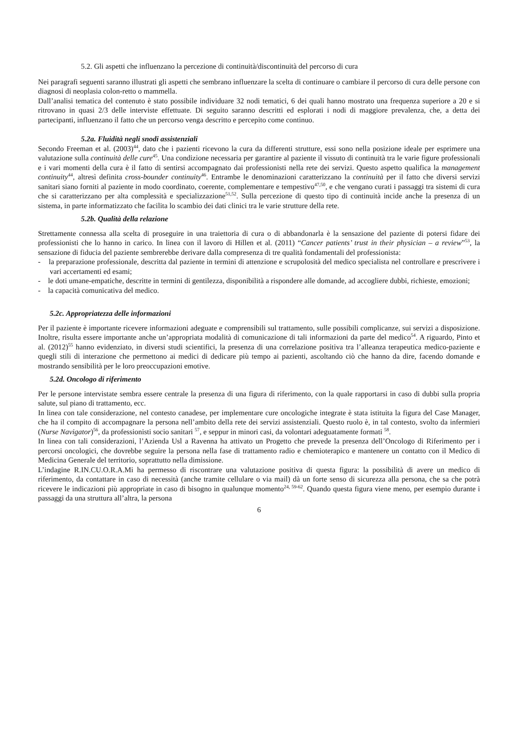5.2. Gli aspetti che influenzano la percezione di continuità/discontinuità del percorso di cura
Nei paragrafi seguenti saranno illustrati gli aspetti che sembrano influenzare la scelta di continuare o cambiare il percorso di cura delle persone con diagnosi di neoplasia colon-retto o mammella.
Dall’analisi tematica del contenuto è stato possibile individuare 32 nodi tematici, 6 dei quali hanno mostrato una frequenza superiore a 20 e si ritrovano in quasi 2/3 delle interviste effettuate. Di seguito saranno descritti ed esplorati i nodi di maggiore prevalenza, che, a detta dei partecipanti, influenzano il fatto che un percorso venga descritto e percepito come continuo.
5.2a. Fluidità negli snodi assistenziali
Secondo Freeman et al. (2003)<sup>44</sup>, dato che i pazienti ricevono la cura da differenti strutture, essi sono nella posizione ideale per esprimere una valutazione sulla continuità delle cure<sup>45</sup>. Una condizione necessaria per garantire al paziente il vissuto di continuità tra le varie figure professionali e i vari momenti della cura è il fatto di sentirsi accompagnato dai professionisti nella rete dei servizi. Questo aspetto qualifica la management continuity<sup>44</sup>, altresì definita cross-bounder continuity<sup>46</sup>. Entrambe le denominazioni caratterizzano la continuità per il fatto che diversi servizi sanitari siano forniti al paziente in modo coordinato, coerente, complementare e tempestivo<sup>47,50</sup>, e che vengano curati i passaggi tra sistemi di cura che si caratterizzano per alta complessità e specializzazione<sup>51,52</sup>. Sulla percezione di questo tipo di continuità incide anche la presenza di un sistema, in parte informatizzato che facilita lo scambio dei dati clinici tra le varie strutture della rete.
5.2b. Qualità della relazione
Strettamente connessa alla scelta di proseguire in una traiettoria di cura o di abbandonarla è la sensazione del paziente di potersi fidare dei professionisti che lo hanno in carico. In linea con il lavoro di Hillen et al. (2011) “Cancer patients’ trust in their physician – a review”<sup>53</sup>, la sensazione di fiducia del paziente sembrerebbe derivare dalla compresenza di tre qualità fondamentali del professionista:
- la preparazione professionale, descritta dal paziente in termini di attenzione e scrupolosità del medico specialista nel controllare e prescrivere i vari accertamenti ed esami;
- le doti umane-empatiche, descritte in termini di gentilezza, disponibilità a rispondere alle domande, ad accogliere dubbi, richieste, emozioni;
- la capacità comunicativa del medico.
5.2c. Appropriatezza delle informazioni
Per il paziente è importante ricevere informazioni adeguate e comprensibili sul trattamento, sulle possibili complicanze, sui servizi a disposizione. Inoltre, risulta essere importante anche un’appropriata modalità di comunicazione di tali informazioni da parte del medico<sup>54</sup>. A riguardo, Pinto et al. (2012)<sup>55</sup> hanno evidenziato, in diversi studi scientifici, la presenza di una correlazione positiva tra l’alleanza terapeutica medico-paziente e quegli stili di interazione che permettono ai medici di dedicare più tempo ai pazienti, ascoltando ciò che hanno da dire, facendo domande e mostrando sensibilità per le loro preoccupazioni emotive.
5.2d. Oncologo di riferimento
Per le persone intervistate sembra essere centrale la presenza di una figura di riferimento, con la quale rapportarsi in caso di dubbi sulla propria salute, sul piano di trattamento, ecc.
In linea con tale considerazione, nel contesto canadese, per implementare cure oncologiche integrate è stata istituita la figura del Case Manager, che ha il compito di accompagnare la persona nell’ambito della rete dei servizi assistenziali. Questo ruolo è, in tal contesto, svolto da infermieri (Nurse Navigator)<sup>56</sup>, da professionisti socio sanitari <sup>57</sup>, e seppur in minori casi, da volontari adeguatamente formati <sup>58</sup>.
In linea con tali considerazioni, l’Azienda Usl a Ravenna ha attivato un Progetto che prevede la presenza dell’Oncologo di Riferimento per i percorsi oncologici, che dovrebbe seguire la persona nella fase di trattamento radio e chemioterapico e mantenere un contatto con il Medico di Medicina Generale del territorio, soprattutto nella dimissione.
L’indagine R.IN.CU.O.R.A.Mi ha permesso di riscontrare una valutazione positiva di questa figura: la possibilità di avere un medico di riferimento, da contattare in caso di necessità (anche tramite cellulare o via mail) dà un forte senso di sicurezza alla persona, che sa che potrà ricevere le indicazioni più appropriate in caso di bisogno in qualunque momento<sup>24, 59-62</sup>. Quando questa figura viene meno, per esempio durante i passaggi da una struttura all’altra, la persona
6